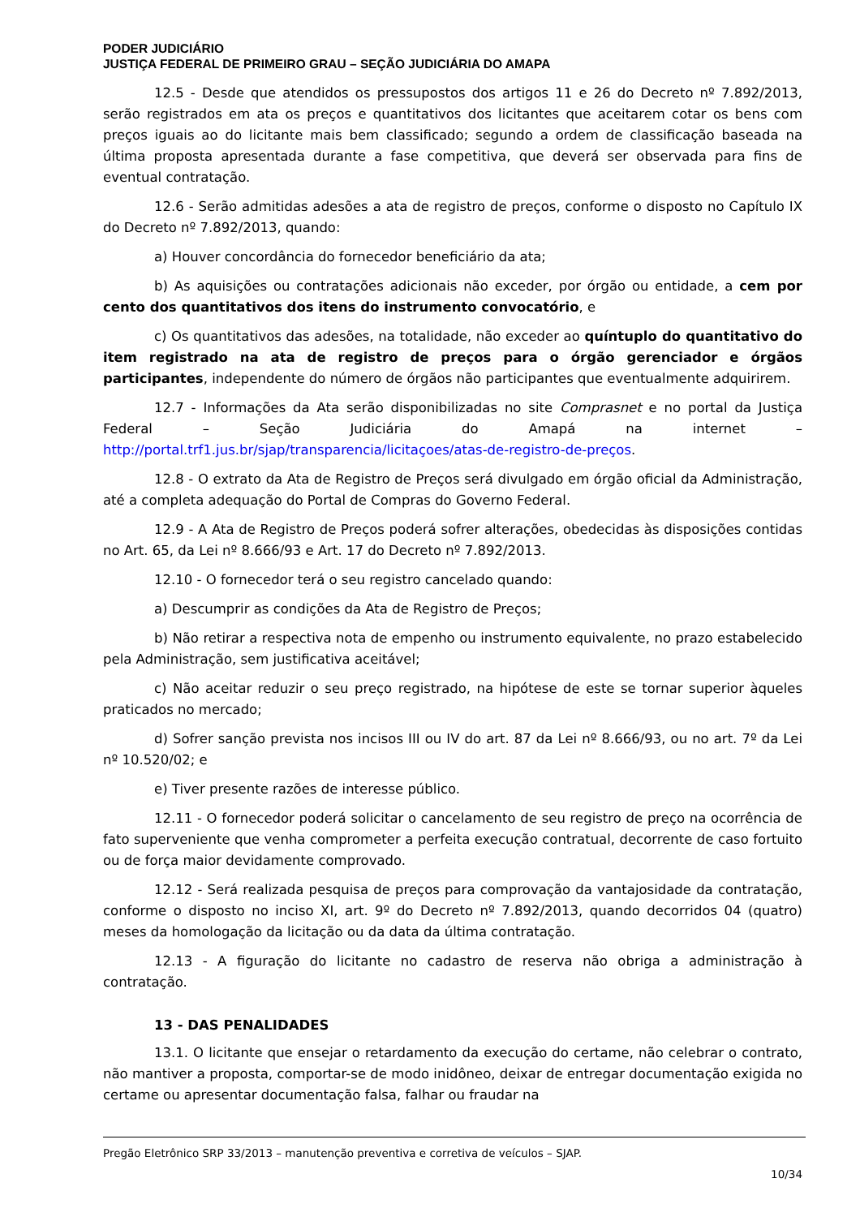PODER JUDICIÁRIO
JUSTIÇA FEDERAL DE PRIMEIRO GRAU – SEÇÃO JUDICIÁRIA DO AMAPA
12.5 - Desde que atendidos os pressupostos dos artigos 11 e 26 do Decreto nº 7.892/2013, serão registrados em ata os preços e quantitativos dos licitantes que aceitarem cotar os bens com preços iguais ao do licitante mais bem classificado; segundo a ordem de classificação baseada na última proposta apresentada durante a fase competitiva, que deverá ser observada para fins de eventual contratação.
12.6 - Serão admitidas adesões a ata de registro de preços, conforme o disposto no Capítulo IX do Decreto nº 7.892/2013, quando:
a) Houver concordância do fornecedor beneficiário da ata;
b) As aquisições ou contratações adicionais não exceder, por órgão ou entidade, a cem por cento dos quantitativos dos itens do instrumento convocatório, e
c) Os quantitativos das adesões, na totalidade, não exceder ao quíntuplo do quantitativo do item registrado na ata de registro de preços para o órgão gerenciador e órgãos participantes, independente do número de órgãos não participantes que eventualmente adquirirem.
12.7 - Informações da Ata serão disponibilizadas no site Comprasnet e no portal da Justiça Federal – Seção Judiciária do Amapá na internet – http://portal.trf1.jus.br/sjap/transparencia/licitaçoes/atas-de-registro-de-preços.
12.8 - O extrato da Ata de Registro de Preços será divulgado em órgão oficial da Administração, até a completa adequação do Portal de Compras do Governo Federal.
12.9 - A Ata de Registro de Preços poderá sofrer alterações, obedecidas às disposições contidas no Art. 65, da Lei nº 8.666/93 e Art. 17 do Decreto nº 7.892/2013.
12.10 - O fornecedor terá o seu registro cancelado quando:
a) Descumprir as condições da Ata de Registro de Preços;
b) Não retirar a respectiva nota de empenho ou instrumento equivalente, no prazo estabelecido pela Administração, sem justificativa aceitável;
c) Não aceitar reduzir o seu preço registrado, na hipótese de este se tornar superior àqueles praticados no mercado;
d) Sofrer sanção prevista nos incisos III ou IV do art. 87 da Lei nº 8.666/93, ou no art. 7º da Lei nº 10.520/02; e
e) Tiver presente razões de interesse público.
12.11 - O fornecedor poderá solicitar o cancelamento de seu registro de preço na ocorrência de fato superveniente que venha comprometer a perfeita execução contratual, decorrente de caso fortuito ou de força maior devidamente comprovado.
12.12 - Será realizada pesquisa de preços para comprovação da vantajosidade da contratação, conforme o disposto no inciso XI, art. 9º do Decreto nº 7.892/2013, quando decorridos 04 (quatro) meses da homologação da licitação ou da data da última contratação.
12.13 - A figuração do licitante no cadastro de reserva não obriga a administração à contratação.
13 - DAS PENALIDADES
13.1. O licitante que ensejar o retardamento da execução do certame, não celebrar o contrato, não mantiver a proposta, comportar-se de modo inidôneo, deixar de entregar documentação exigida no certame ou apresentar documentação falsa, falhar ou fraudar na
Pregão Eletrônico SRP 33/2013 – manutenção preventiva e corretiva de veículos – SJAP.
10/34